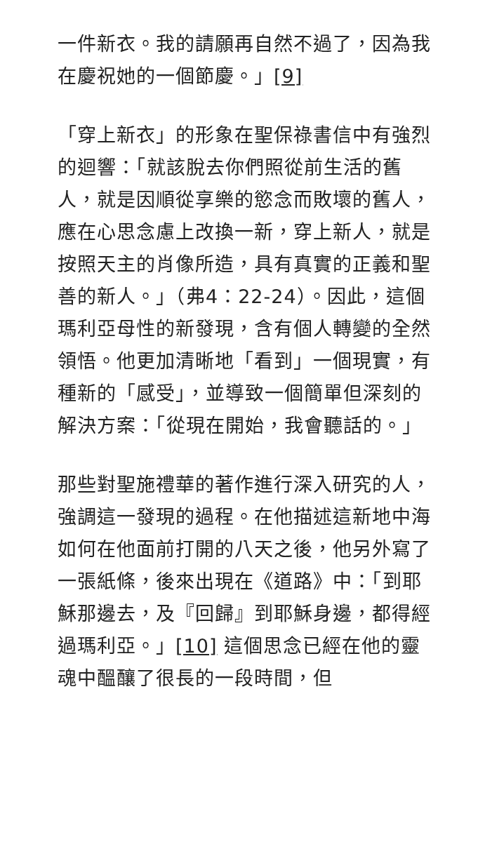一件新衣。我的請願再自然不過了，因為我在慶祝她的一個節慶。」[9]
「穿上新衣」的形象在聖保祿書信中有強烈的迴響：「就該脫去你們照從前生活的舊人，就是因順從享樂的慾念而敗壞的舊人，應在心思念慮上改換一新，穿上新人，就是按照天主的肖像所造，具有真實的正義和聖善的新人。」（弗4：22-24）。因此，這個瑪利亞母性的新發現，含有個人轉變的全然領悟。他更加清晰地「看到」一個現實，有種新的「感受」，並導致一個簡單但深刻的解決方案：「從現在開始，我會聽話的。」
那些對聖施禮華的著作進行深入研究的人，強調這一發現的過程。在他描述這新地中海如何在他面前打開的八天之後，他另外寫了一張紙條，後來出現在《道路》中：「到耶穌那邊去，及『回歸』到耶穌身邊，都得經過瑪利亞。」[10] 這個思念已經在他的靈魂中醞釀了很長的一段時間，但